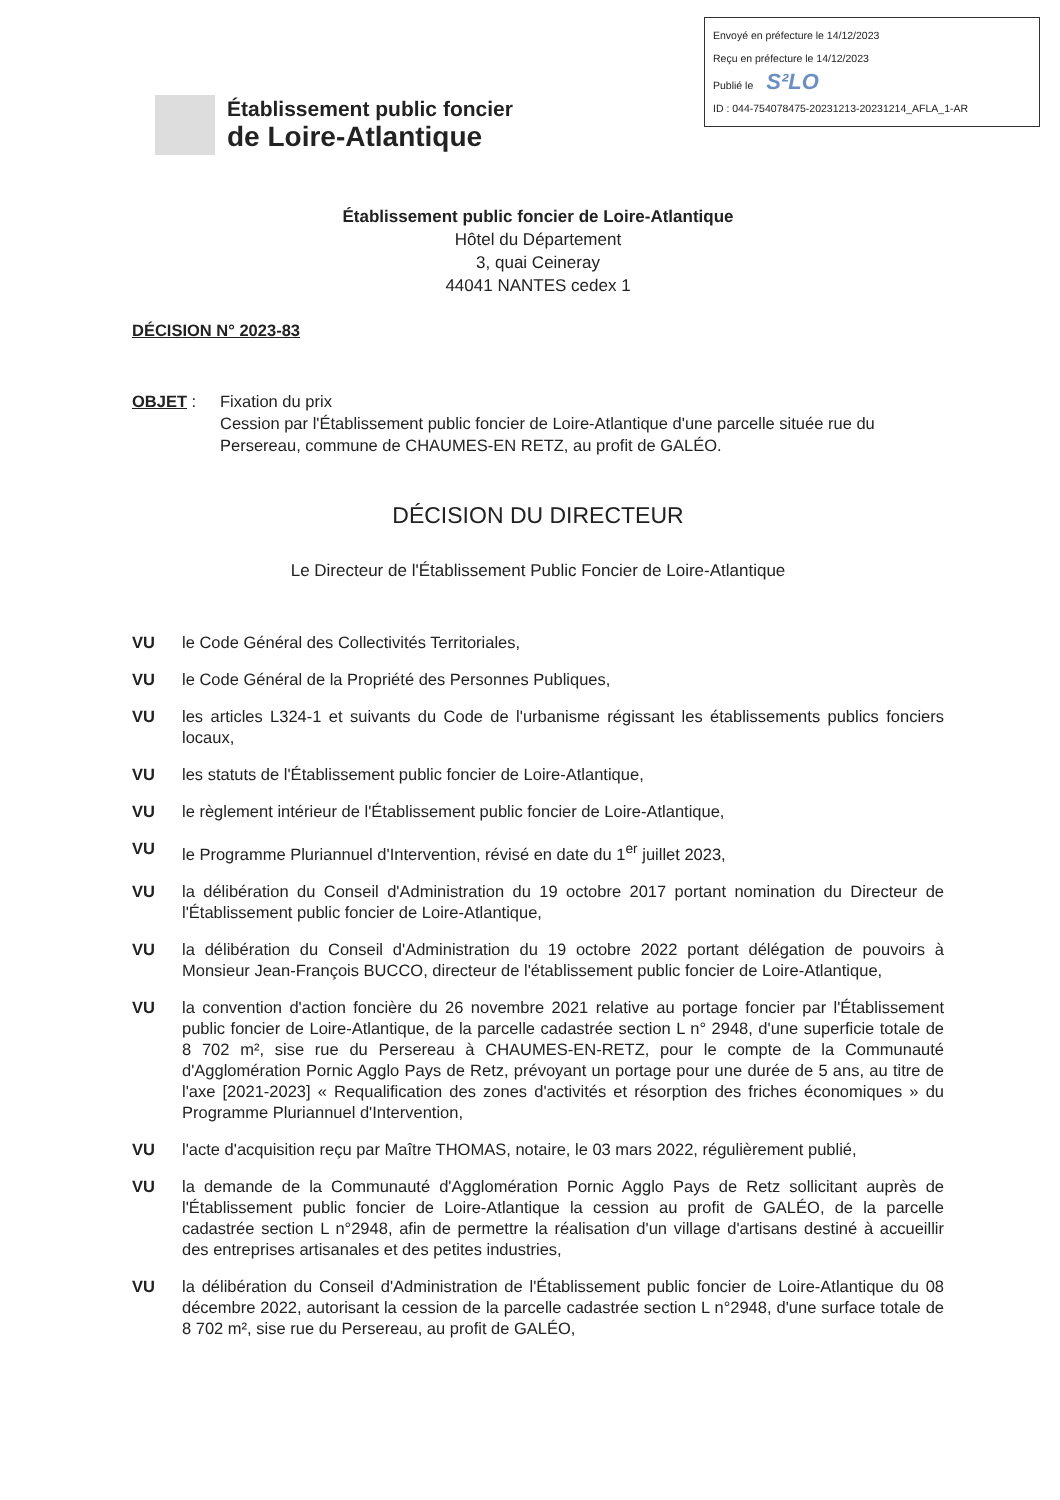Envoyé en préfecture le 14/12/2023
Reçu en préfecture le 14/12/2023
Publié le S²LO
ID : 044-754078475-20231213-20231214_AFLA_1-AR
Établissement public foncier
de Loire-Atlantique
Établissement public foncier de Loire-Atlantique
Hôtel du Département
3, quai Ceineray
44041 NANTES cedex 1
DÉCISION N° 2023-83
OBJET : Fixation du prix
Cession par l'Établissement public foncier de Loire-Atlantique d'une parcelle située rue du Persereau, commune de CHAUMES-EN RETZ, au profit de GALÉO.
DÉCISION DU DIRECTEUR
Le Directeur de l'Établissement Public Foncier de Loire-Atlantique
VU le Code Général des Collectivités Territoriales,
VU le Code Général de la Propriété des Personnes Publiques,
VU les articles L324-1 et suivants du Code de l'urbanisme régissant les établissements publics fonciers locaux,
VU les statuts de l'Établissement public foncier de Loire-Atlantique,
VU le règlement intérieur de l'Établissement public foncier de Loire-Atlantique,
VU le Programme Pluriannuel d'Intervention, révisé en date du 1<sup>er</sup> juillet 2023,
VU la délibération du Conseil d'Administration du 19 octobre 2017 portant nomination du Directeur de l'Établissement public foncier de Loire-Atlantique,
VU la délibération du Conseil d'Administration du 19 octobre 2022 portant délégation de pouvoirs à Monsieur Jean-François BUCCO, directeur de l'établissement public foncier de Loire-Atlantique,
VU la convention d'action foncière du 26 novembre 2021 relative au portage foncier par l'Établissement public foncier de Loire-Atlantique, de la parcelle cadastrée section L n° 2948, d'une superficie totale de 8 702 m², sise rue du Persereau à CHAUMES-EN-RETZ, pour le compte de la Communauté d'Agglomération Pornic Agglo Pays de Retz, prévoyant un portage pour une durée de 5 ans, au titre de l'axe [2021-2023] « Requalification des zones d'activités et résorption des friches économiques » du Programme Pluriannuel d'Intervention,
VU l'acte d'acquisition reçu par Maître THOMAS, notaire, le 03 mars 2022, régulièrement publié,
VU la demande de la Communauté d'Agglomération Pornic Agglo Pays de Retz sollicitant auprès de l'Établissement public foncier de Loire-Atlantique la cession au profit de GALÉO, de la parcelle cadastrée section L n°2948, afin de permettre la réalisation d'un village d'artisans destiné à accueillir des entreprises artisanales et des petites industries,
VU la délibération du Conseil d'Administration de l'Établissement public foncier de Loire-Atlantique du 08 décembre 2022, autorisant la cession de la parcelle cadastrée section L n°2948, d'une surface totale de 8 702 m², sise rue du Persereau, au profit de GALÉO,